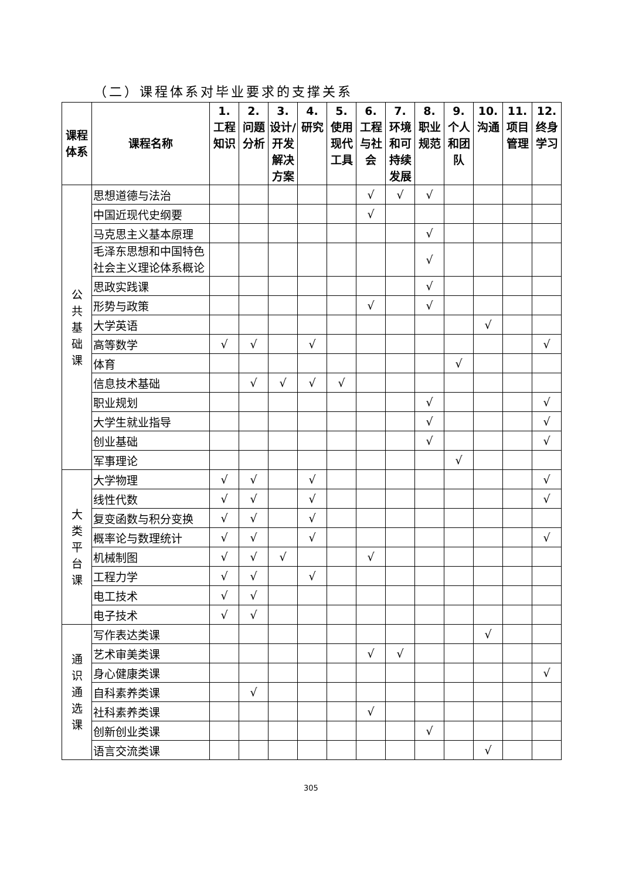（二）课程体系对毕业要求的支撑关系
| 课程体系 | 课程名称 | 1. 工程知识 | 2. 问题分析 | 3. 设计/开发解决方案 | 4. 研究 | 5. 使用现代工具 | 6. 工程与社会 | 7. 环境和可持续发展 | 8. 职业规范 | 9. 个人和团队 | 10. 沟通 | 11. 项目管理 | 12. 终身学习 |
| --- | --- | --- | --- | --- | --- | --- | --- | --- | --- | --- | --- | --- | --- |
| 公 共 基 础 课 | 思想道德与法治 | | | | | | √ | √ | √ | | | | |
| | 中国近现代史纲要 | | | | | | √ | | | | | | |
| | 马克思主义基本原理 | | | | | | | | √ | | | | |
| | 毛泽东思想和中国特色社会主义理论体系概论 | | | | | | | | √ | | | | |
| | 思政实践课 | | | | | | | | √ | | | | |
| | 形势与政策 | | | | | | √ | | √ | | | | |
| | 大学英语 | | | | | | | | | | √ | | |
| | 高等数学 | √ | √ | | √ | | | | | | | | √ |
| | 体育 | | | | | | | | | √ | | | |
| | 信息技术基础 | | √ | √ | √ | √ | | | | | | | |
| | 职业规划 | | | | | | | | √ | | | | √ |
| | 大学生就业指导 | | | | | | | | √ | | | | √ |
| | 创业基础 | | | | | | | | √ | | | | √ |
| | 军事理论 | | | | | | | | | √ | | | |
| 大 类 平 台 课 | 大学物理 | √ | √ | | √ | | | | | | | | √ |
| | 线性代数 | √ | √ | | √ | | | | | | | | √ |
| | 复变函数与积分变换 | √ | √ | | √ | | | | | | | | |
| | 概率论与数理统计 | √ | √ | | √ | | | | | | | | √ |
| | 机械制图 | √ | √ | √ | | | √ | | | | | | |
| | 工程力学 | √ | √ | | √ | | | | | | | | |
| | 电工技术 | √ | √ | | | | | | | | | | |
| | 电子技术 | √ | √ | | | | | | | | | | |
| 通 识 通 选 课 | 写作表达类课 | | | | | | | | | | √ | | |
| | 艺术审美类课 | | | | | | √ | √ | | | | | |
| | 身心健康类课 | | | | | | | | | | | | √ |
| | 自科素养类课 | | √ | | | | | | | | | | |
| | 社科素养类课 | | | | | | √ | | | | | | |
| | 创新创业类课 | | | | | | | | √ | | | | |
| | 语言交流类课 | | | | | | | | | | √ | | |
305